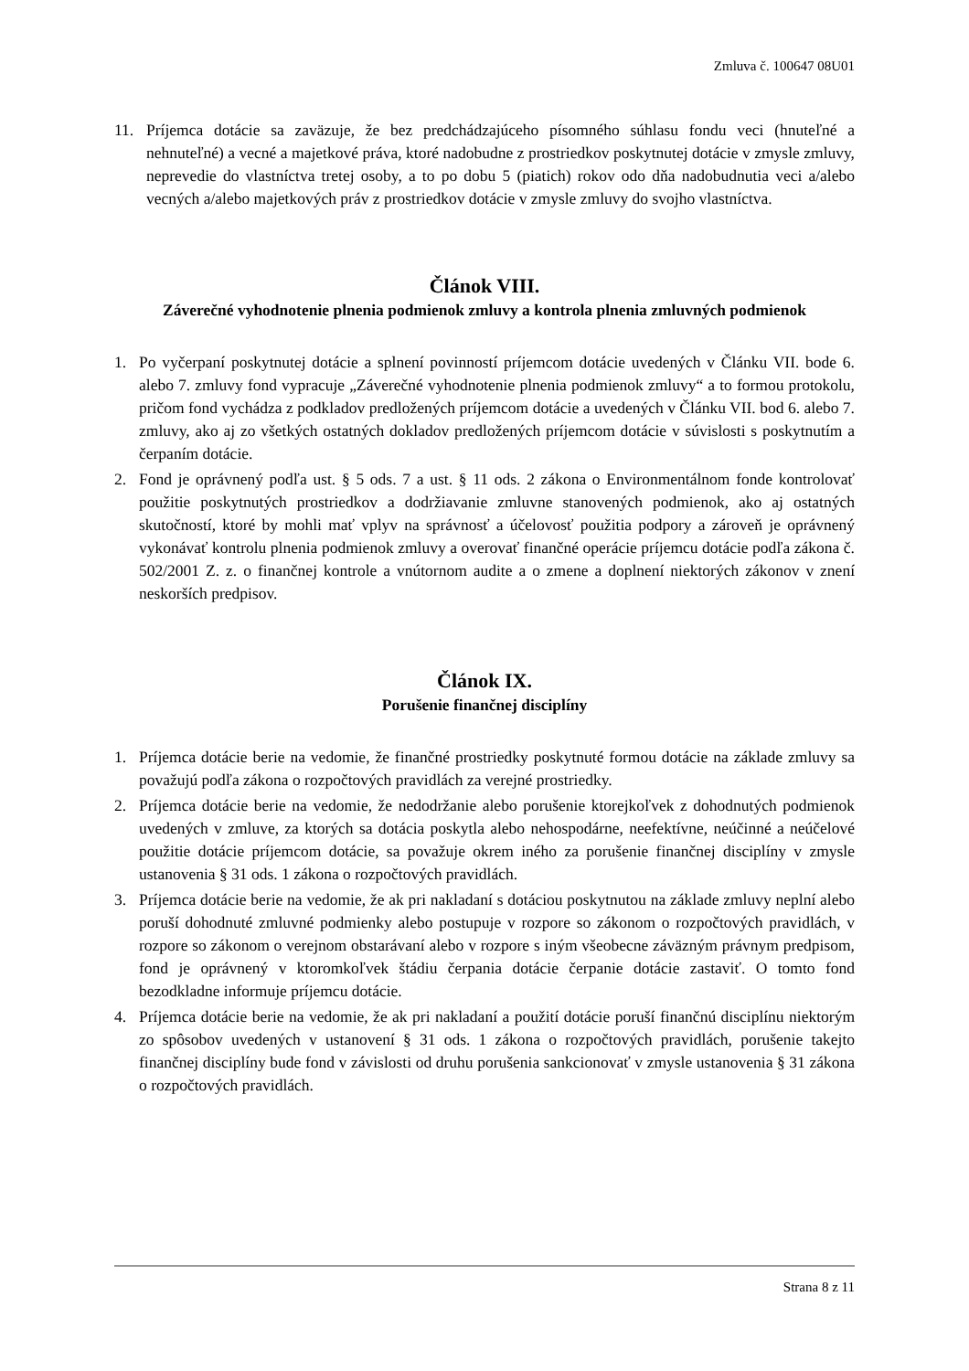Zmluva č. 100647 08U01
11. Príjemca dotácie sa zaväzuje, že bez predchádzajúceho písomného súhlasu fondu veci (hnuteľné a nehnuteľné) a vecné a majetkové práva, ktoré nadobudne z prostriedkov poskytnutej dotácie v zmysle zmluvy, neprevedie do vlastníctva tretej osoby, a to po dobu 5 (piatich) rokov odo dňa nadobudnutia veci a/alebo vecných a/alebo majetkových práv z prostriedkov dotácie v zmysle zmluvy do svojho vlastníctva.
Článok VIII.
Záverečné vyhodnotenie plnenia podmienok zmluvy a kontrola plnenia zmluvných podmienok
1. Po vyčerpaní poskytnutej dotácie a splnení povinností príjemcom dotácie uvedených v Článku VII. bode 6. alebo 7. zmluvy fond vypracuje „Záverečné vyhodnotenie plnenia podmienok zmluvy“ a to formou protokolu, pričom fond vychádza z podkladov predložených príjemcom dotácie a uvedených v Článku VII. bod 6. alebo 7. zmluvy, ako aj zo všetkých ostatných dokladov predložených príjemcom dotácie v súvislosti s poskytnutím a čerpaním dotácie.
2. Fond je oprávnený podľa ust. § 5 ods. 7 a ust. § 11 ods. 2 zákona o Environmentálnom fonde kontrolovať použitie poskytnutých prostriedkov a dodržiavanie zmluvne stanovených podmienok, ako aj ostatných skutočností, ktoré by mohli mať vplyv na správnosť a účelovosť použitia podpory a zároveň je oprávnený vykonávať kontrolu plnenia podmienok zmluvy a overovať finančné operácie príjemcu dotácie podľa zákona č. 502/2001 Z. z. o finančnej kontrole a vnútornom audite a o zmene a doplnení niektorých zákonov v znení neskorších predpisov.
Článok IX.
Porušenie finančnej disciplíny
1. Príjemca dotácie berie na vedomie, že finančné prostriedky poskytnuté formou dotácie na základe zmluvy sa považujú podľa zákona o rozpočtových pravidlách za verejné prostriedky.
2. Príjemca dotácie berie na vedomie, že nedodržanie alebo porušenie ktorejkoľvek z dohodnutých podmienok uvedených v zmluve, za ktorých sa dotácia poskytla alebo nehospodárne, neefektívne, neúčinné a neúčelové použitie dotácie príjemcom dotácie, sa považuje okrem iného za porušenie finančnej disciplíny v zmysle ustanovenia § 31 ods. 1 zákona o rozpočtových pravidlách.
3. Príjemca dotácie berie na vedomie, že ak pri nakladaní s dotáciou poskytnutou na základe zmluvy neplní alebo poruší dohodnuté zmluvné podmienky alebo postupuje v rozpore so zákonom o rozpočtových pravidlách, v rozpore so zákonom o verejnom obstarávaní alebo v rozpore s iným všeobecne záväzným právnym predpisom, fond je oprávnený v ktoromkoľvek štádiu čerpania dotácie čerpanie dotácie zastaviť. O tomto fond bezodkladne informuje príjemcu dotácie.
4. Príjemca dotácie berie na vedomie, že ak pri nakladaní a použití dotácie poruší finančnú disciplínu niektorým zo spôsobov uvedených v ustanovení § 31 ods. 1 zákona o rozpočtových pravidlách, porušenie takejto finančnej disciplíny bude fond v závislosti od druhu porušenia sankcionovať v zmysle ustanovenia § 31 zákona o rozpočtových pravidlách.
Strana 8 z 11